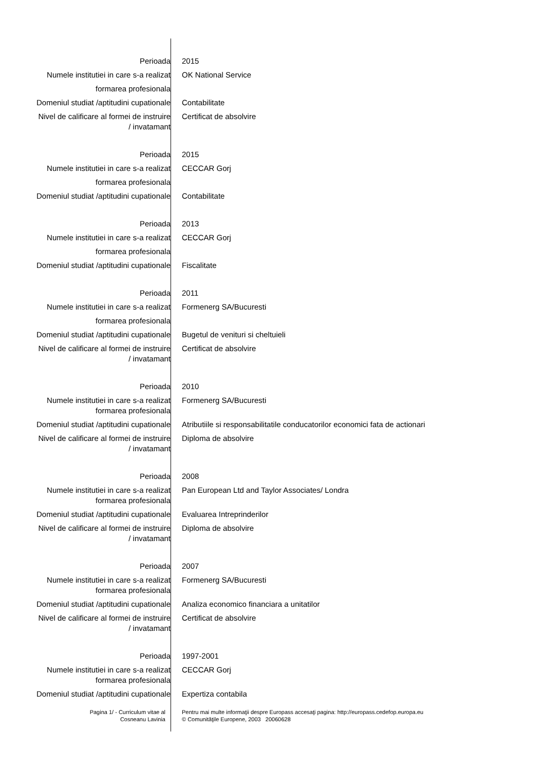| Perioada | 2015 |
| Numele institutiei in care s-a realizat formarea profesionala | OK National Service |
| Domeniul studiat /aptitudini cupationale | Contabilitate |
| Nivel de calificare al formei de instruire / invatamant | Certificat de absolvire |
| Perioada | 2015 |
| Numele institutiei in care s-a realizat formarea profesionala | CECCAR Gorj |
| Domeniul studiat /aptitudini cupationale | Contabilitate |
| Perioada | 2013 |
| Numele institutiei in care s-a realizat formarea profesionala | CECCAR Gorj |
| Domeniul studiat /aptitudini cupationale | Fiscalitate |
| Perioada | 2011 |
| Numele institutiei in care s-a realizat formarea profesionala | Formenerg SA/Bucuresti |
| Domeniul studiat /aptitudini cupationale | Bugetul de venituri si cheltuieli |
| Nivel de calificare al formei de instruire / invatamant | Certificat de absolvire |
| Perioada | 2010 |
| Numele institutiei in care s-a realizat formarea profesionala | Formenerg SA/Bucuresti |
| Domeniul studiat /aptitudini cupationale | Atributiile si responsabilitatile conducatorilor economici fata de actionari |
| Nivel de calificare al formei de instruire / invatamant | Diploma de absolvire |
| Perioada | 2008 |
| Numele institutiei in care s-a realizat formarea profesionala | Pan European Ltd and Taylor Associates/ Londra |
| Domeniul studiat /aptitudini cupationale | Evaluarea Intreprinderilor |
| Nivel de calificare al formei de instruire / invatamant | Diploma de absolvire |
| Perioada | 2007 |
| Numele institutiei in care s-a realizat formarea profesionala | Formenerg SA/Bucuresti |
| Domeniul studiat /aptitudini cupationale | Analiza economico financiara a unitatilor |
| Nivel de calificare al formei de instruire / invatamant | Certificat de absolvire |
| Perioada | 1997-2001 |
| Numele institutiei in care s-a realizat formarea profesionala | CECCAR Gorj |
| Domeniul studiat /aptitudini cupationale | Expertiza contabila |
| Pagina 1/ - Curriculum vitae al Cosneanu Lavinia | Pentru mai multe informaţii despre Europass accesaţi pagina: http://europass.cedefop.europa.eu © Comunităţile Europene, 2003 20060628 |